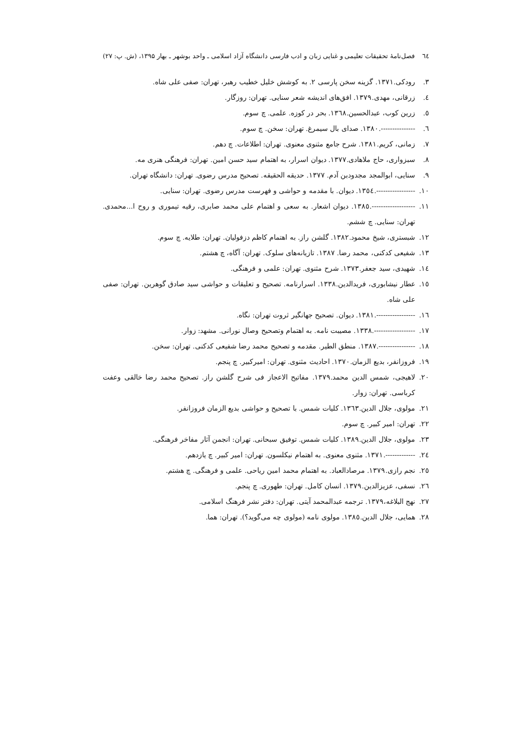٦٤ فصل‌نامهٔ تحقیقات تعلیمی و غنایی زبان و ادب فارسی دانشگاه آزاد اسلامی ـ واحد بوشهر ـ بهار ۱۳۹۵، (ش. پ: ۲۷)
۳. رودکی.۱۳۷۱. گزینه سخن پارسی ۲. به کوشش خلیل خطیب رهبر، تهران: صفی علی شاه.
٤. زرقانی، مهدی.۱۳۷۹. افق‌های اندیشه شعر سنایی. تهران: روزگار.
٥. زرین کوب، عبدالحسین.۱۳٦۸. بحر در کوزه. علمی. چ سوم.
٦. ---------------.۱۳۸۰. صدای بال سیمرغ. تهران: سخن. چ سوم.
۷. زمانی، کریم.۱۳۸۱. شرح جامع مثنوی معنوی. تهران: اطلاعات. چ دهم.
۸. سبزواری، حاج ملاهادی.۱۳۷۷. دیوان اسرار، به اهتمام سید حسن امین. تهران: فرهنگی هنری مه.
۹. سنایی، ابوالمجد مجدودبن آدم. ۱۳۷۷. حدیقه الحقیقه. تصحیح مدرس رضوی. تهران: دانشگاه تهران.
۱۰. -----------------.۱۳٥٤. دیوان. با مقدمه و حواشی و فهرست مدرس رضوی. تهران: سنایی.
۱۱. -------------------.۱۳۸٥. دیوان اشعار. به سعی و اهتمام علی محمد صابری، رقیه تیموری و روح ا...محمدی. تهران: سنایی. چ ششم.
۱۲. شبستری، شیخ محمود.۱۳۸۲. گلشن راز. به اهتمام کاظم دزفولیان. تهران: طلایه. چ سوم.
۱۳. شفیعی کدکنی، محمد رضا. ۱۳۸۷. تازیانه‌های سلوک. تهران: آگاه، چ هشتم.
۱٤. شهیدی، سید جعفر.۱۳۷۳. شرح مثنوی. تهران: علمی و فرهنگی.
۱٥. عطار نیشابوری، فریدالدین.۱۳۳۸. اسرارنامه. تصحیح و تعلیقات و حواشی سید صادق گوهرین. تهران: صفی علی شاه.
۱٦. -----------------.۱۳۸۱. دیوان. تصحیح جهانگیر ثروت تهران: نگاه.
۱۷. ------------------.۱۳۳۸. مصیبت نامه. به اهتمام وتصحیح وصال نورانی. مشهد: زوار.
۱۸. ----------------.۱۳۸۷. منطق الطیر. مقدمه و تصحیح محمد رضا شفیعی کدکنی. تهران: سخن.
۱۹. فروزانفر، بدیع الزمان.۱۳۷۰. احادیث مثنوی. تهران: امیرکبیر. چ پنجم.
۲۰. لاهیجی، شمس الدین محمد.۱۳۷۹. مفاتیح الاعجاز فی شرح گلشن راز. تصحیح محمد رضا خالقی وعفت کرباسی. تهران: زوار.
۲۱. مولوی، جلال الدین.۱۳٦۳. کلیات شمس. با تصحیح و حواشی بدیع الزمان فروزانفر.
۲۲. تهران: امیر کبیر. چ سوم.
۲۳. مولوی، جلال الدین.۱۳۸۹. کلیات شمس. توفیق سبحانی. تهران: انجمن آثار مفاخر فرهنگی.
۲٤. -------------.۱۳۷۱. مثنوی معنوی. به اهتمام نیکلسون. تهران: امیر کبیر. چ یازدهم.
۲٥. نجم رازی.۱۳۷۹. مرصادالعباد. به اهتمام محمد امین ریاحی. علمی و فرهنگی. چ هشتم.
۲٦. نسفی، عزیزالدین.۱۳۷۹. انسان کامل. تهران: طهوری. چ پنجم.
۲۷. نهج البلاغه،۱۳۷۹. ترجمه عبدالمحمد آیتی. تهران: دفتر نشر فرهنگ اسلامی.
۲۸. همایی، جلال الدین.۱۳۸٥. مولوی نامه (مولوی چه می‌گوید؟). تهران: هما.